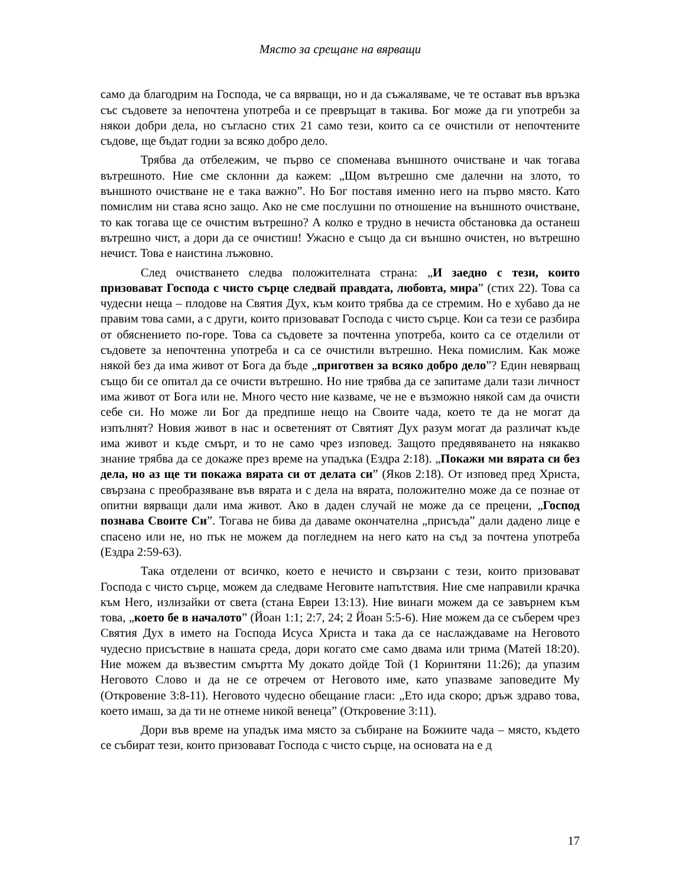Място за срещане на вярващи
само да благодрим на Господа, че са вярващи, но и да съжаляваме, че те остават във връзка със съдовете за непочтена употреба и се превръщат в такива. Бог може да ги употреби за някои добри дела, но съгласно стих 21 само тези, които са се очистили от непочтените съдове, ще бъдат годни за всяко добро дело.
Трябва да отбележим, че първо се споменава външното очистване и чак тогава вътрешното. Ние сме склонни да кажем: „Щом вътрешно сме далечни на злото, то външното очистване не е така важно”. Но Бог поставя именно него на първо място. Като помислим ни става ясно защо. Ако не сме послушни по отношение на външното очистване, то как тогава ще се очистим вътрешно? А колко е трудно в нечиста обстановка да останеш вътрешно чист, а дори да се очистиш! Ужасно е също да си външно очистен, но вътрешно нечист. Това е наистина лъжовно.
След очистването следва положителната страна: „И заедно с тези, които призовават Господа с чисто сърце следвай правдата, любовта, мира” (стих 22). Това са чудесни неща – плодове на Святия Дух, към които трябва да се стремим. Но е хубаво да не правим това сами, а с други, които призовават Господа с чисто сърце. Кои са тези се разбира от обяснението по-горе. Това са съдовете за почтенна употреба, които са се отделили от съдовете за непочтенна употреба и са се очистили вътрешно. Нека помислим. Как може някой без да има живот от Бога да бъде „приготвен за всяко добро дело”? Един невярващ също би се опитал да се очисти вътрешно. Но ние трябва да се запитаме дали тази личност има живот от Бога или не. Много често ние казваме, че не е възможно някой сам да очисти себе си. Но може ли Бог да предпише нещо на Своите чада, което те да не могат да изпълнят? Новия живот в нас и осветеният от Святият Дух разум могат да различат къде има живот и къде смърт, и то не само чрез изповед. Защото предявяването на някакво знание трябва да се докаже през време на упадъка (Ездра 2:18). „Покажи ми вярата си без дела, но аз ще ти покажа вярата си от делата си” (Яков 2:18). От изповед пред Христа, свързана с преобразяване във вярата и с дела на вярата, положително може да се познае от опитни вярващи дали има живот. Ако в даден случай не може да се прецени, „Господ познава Своите Си”. Тогава не бива да даваме окончателна „присъда” дали дадено лице е спасено или не, но пък не можем да погледнем на него като на съд за почтена употреба (Ездра 2:59-63).
Така отделени от всичко, което е нечисто и свързани с тези, които призовават Господа с чисто сърце, можем да следваме Неговите напътствия. Ние сме направили крачка към Него, излизайки от света (стана Евреи 13:13). Ние винаги можем да се завърнем към това, „което бе в началото” (Йоан 1:1; 2:7, 24; 2 Йоан 5:5-6). Ние можем да се съберем чрез Святия Дух в името на Господа Исуса Христа и така да се наслаждаваме на Неговото чудесно присъствие в нашата среда, дори когато сме само двама или трима (Матей 18:20). Ние можем да възвестим смъртта Му докато дойде Той (1 Коринтяни 11:26); да упазим Неговото Слово и да не се отречем от Неговото име, като упазваме заповедите Му (Откровение 3:8-11). Неговото чудесно обещание гласи: „Ето ида скоро; дръж здраво това, което имаш, за да ти не отнеме никой венеца” (Откровение 3:11).
Дори във време на упадък има място за събиране на Божиите чада – място, където се събират тези, които призовават Господа с чисто сърце, на основата на е д
17